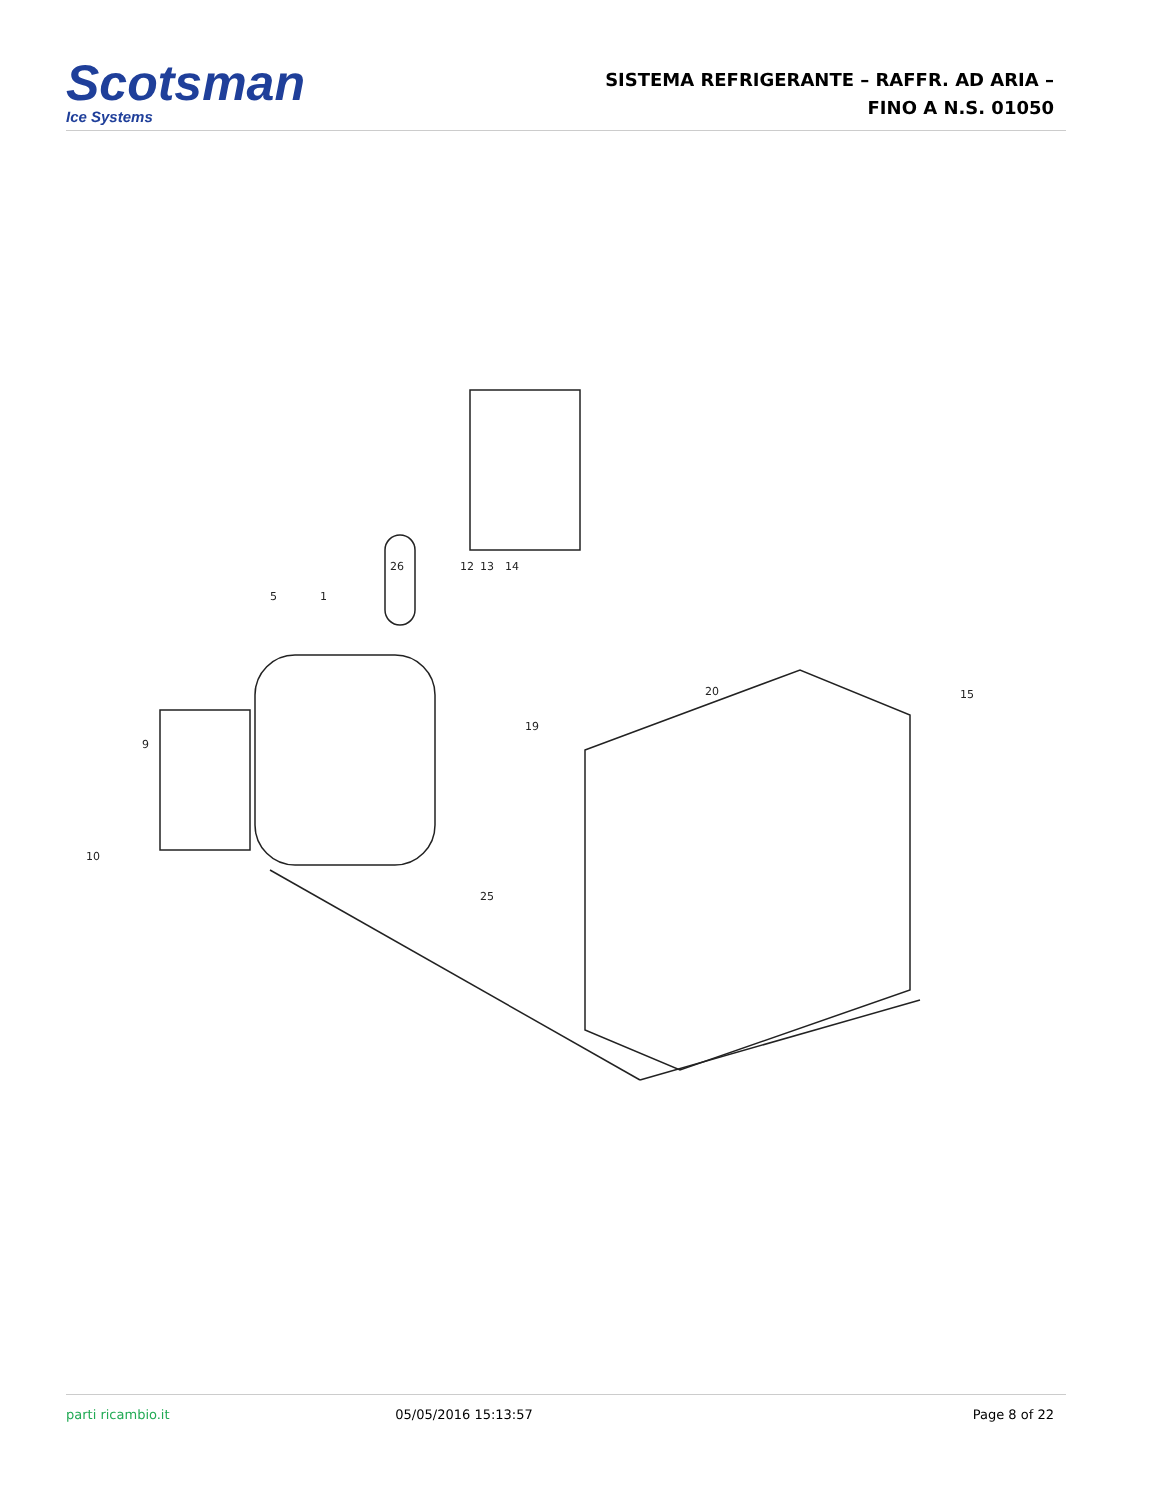Scotsman
Ice Systems
SISTEMA REFRIGERANTE – RAFFR. AD ARIA –
FINO A N.S. 01050
26
12
13
14
5
1
20
15
19
9
10
25
parti ricambio.it 05/05/2016 15:13:57 Page 8 of 22